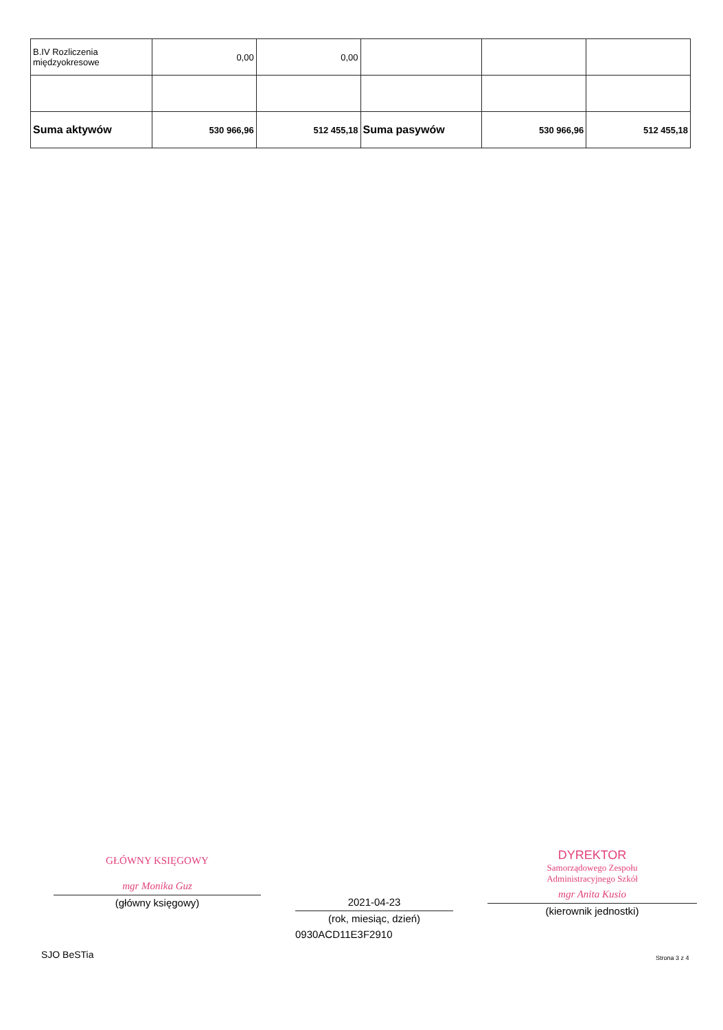| B.IV Rozliczenia międzyokresowe | 0,00 | 0,00 | | | |
| Suma aktywów | 530 966,96 | 512 455,18 | Suma pasywów | 530 966,96 | 512 455,18 |
GŁÓWNY KSIĘGOWY
mgr Monika Guz
(główny księgowy)
2021-04-23
(rok, miesiąc, dzień)
0930ACD11E3F2910
DYREKTOR
Samorządowego Zespołu
Administracyjnego Szkół
mgr Anita Kusio
(kierownik jednostki)
SJO BeSTia Strona 3 z 4